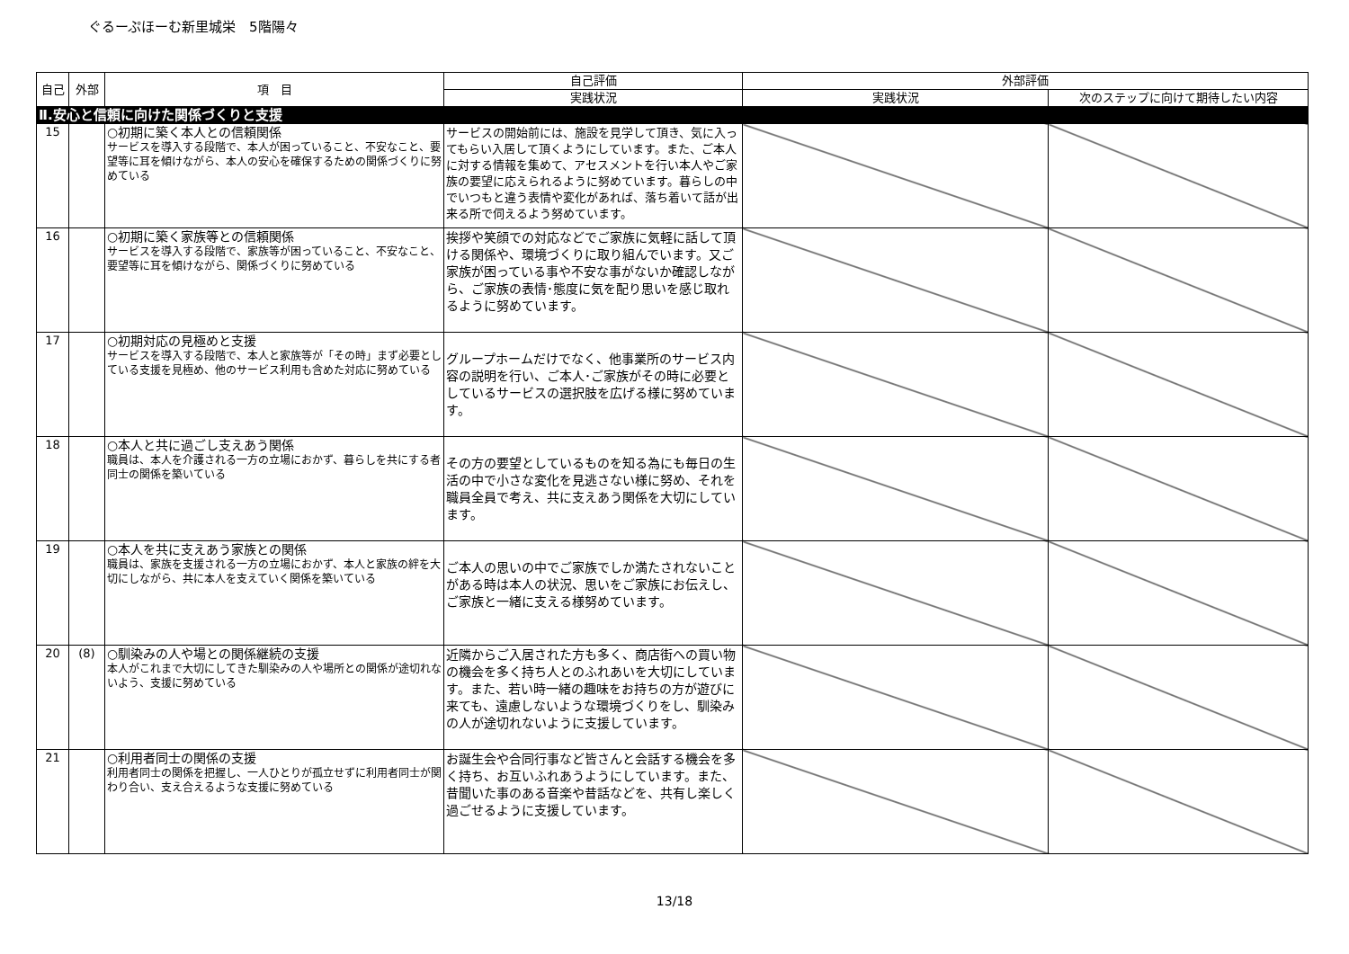ぐるーぷほーむ新里城栄　5階陽々
| 自己 | 外部 | 項 目 | 自己評価 | 外部評価 | |
| --- | --- | --- | --- | --- | --- |
| | | | 実践状況 | 実践状況 | 次のステップに向けて期待したい内容 |
| Ⅱ.安心と信頼に向けた関係づくりと支援 | | | | | |
| 15 | | ○初期に築く本人との信頼関係 サービスを導入する段階で、本人が困っていること、不安なこと、要望等に耳を傾けながら、本人の安心を確保するための関係づくりに努めている | サービスの開始前には、施設を見学して頂き、気に入ってもらい入居して頂くようにしています。また、ご本人に対する情報を集めて、アセスメントを行い本人やご家族の要望に応えられるように努めています。暮らしの中でいつもと違う表情や変化があれば、落ち着いて話が出来る所で伺えるよう努めています。 | | |
| 16 | | ○初期に築く家族等との信頼関係 サービスを導入する段階で、家族等が困っていること、不安なこと、要望等に耳を傾けながら、関係づくりに努めている | 挨拶や笑顔での対応などでご家族に気軽に話して頂ける関係や、環境づくりに取り組んでいます。又ご家族が困っている事や不安な事がないか確認しながら、ご家族の表情･態度に気を配り思いを感じ取れるように努めています。 | | |
| 17 | | ○初期対応の見極めと支援 サービスを導入する段階で、本人と家族等が「その時」まず必要としている支援を見極め、他のサービス利用も含めた対応に努めている | グループホームだけでなく、他事業所のサービス内容の説明を行い、ご本人･ご家族がその時に必要としているサービスの選択肢を広げる様に努めています。 | | |
| 18 | | ○本人と共に過ごし支えあう関係 職員は、本人を介護される一方の立場におかず、暮らしを共にする者同士の関係を築いている | その方の要望としているものを知る為にも毎日の生活の中で小さな変化を見逃さない様に努め、それを職員全員で考え、共に支えあう関係を大切にしています。 | | |
| 19 | | ○本人を共に支えあう家族との関係 職員は、家族を支援される一方の立場におかず、本人と家族の絆を大切にしながら、共に本人を支えていく関係を築いている | ご本人の思いの中でご家族でしか満たされないことがある時は本人の状況、思いをご家族にお伝えし、ご家族と一緒に支える様努めています。 | | |
| 20 | (8) | ○馴染みの人や場との関係継続の支援 本人がこれまで大切にしてきた馴染みの人や場所との関係が途切れないよう、支援に努めている | 近隣からご入居された方も多く、商店街への買い物の機会を多く持ち人とのふれあいを大切にしています。また、若い時一緒の趣味をお持ちの方が遊びに来ても、遠慮しないような環境づくりをし、馴染みの人が途切れないように支援しています。 | | |
| 21 | | ○利用者同士の関係の支援 利用者同士の関係を把握し、一人ひとりが孤立せずに利用者同士が関わり合い、支え合えるような支援に努めている | お誕生会や合同行事など皆さんと会話する機会を多く持ち、お互いふれあうようにしています。また、昔聞いた事のある音楽や昔話などを、共有し楽しく過ごせるように支援しています。 | | |
13/18